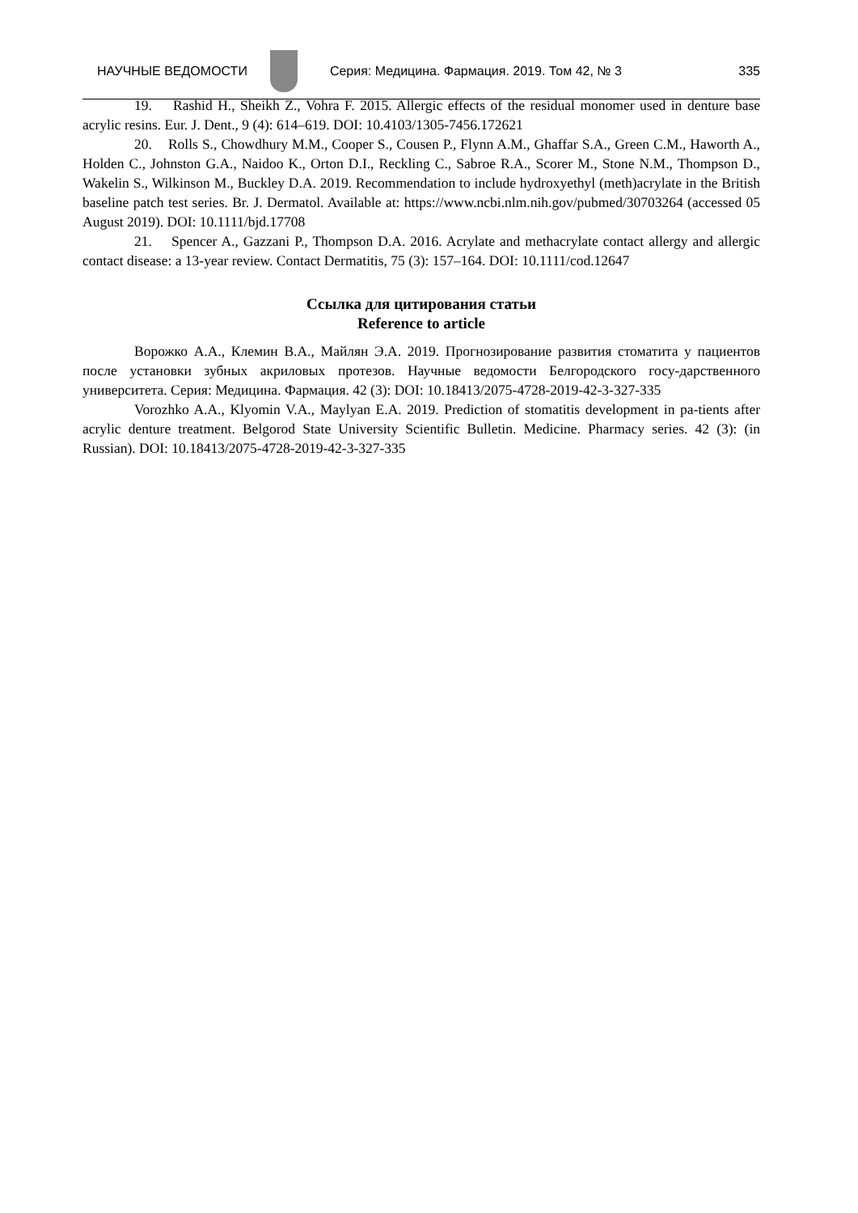НАУЧНЫЕ ВЕДОМОСТИ
Серия: Медицина. Фармация. 2019. Том 42, № 3 335
19. Rashid H., Sheikh Z., Vohra F. 2015. Allergic effects of the residual monomer used in denture base acrylic resins. Eur. J. Dent., 9 (4): 614–619. DOI: 10.4103/1305-7456.172621
20. Rolls S., Chowdhury M.M., Cooper S., Cousen P., Flynn A.M., Ghaffar S.A., Green C.M., Haworth A., Holden C., Johnston G.A., Naidoo K., Orton D.I., Reckling C., Sabroe R.A., Scorer M., Stone N.M., Thompson D., Wakelin S., Wilkinson M., Buckley D.A. 2019. Recommendation to include hydroxyethyl (meth)acrylate in the British baseline patch test series. Br. J. Dermatol. Available at: https://www.ncbi.nlm.nih.gov/pubmed/30703264 (accessed 05 August 2019). DOI: 10.1111/bjd.17708
21. Spencer A., Gazzani P., Thompson D.A. 2016. Acrylate and methacrylate contact allergy and allergic contact disease: a 13-year review. Contact Dermatitis, 75 (3): 157–164. DOI: 10.1111/cod.12647
Ссылка для цитирования статьи
Reference to article
Ворожко А.А., Клемин В.А., Майлян Э.А. 2019. Прогнозирование развития стоматита у пациентов после установки зубных акриловых протезов. Научные ведомости Белгородского госу-дарственного университета. Серия: Медицина. Фармация. 42 (3): DOI: 10.18413/2075-4728-2019-42-3-327-335
Vorozhko A.A., Klyomin V.A., Maylyan E.A. 2019. Prediction of stomatitis development in pa-tients after acrylic denture treatment. Belgorod State University Scientific Bulletin. Medicine. Pharmacy series. 42 (3): (in Russian). DOI: 10.18413/2075-4728-2019-42-3-327-335